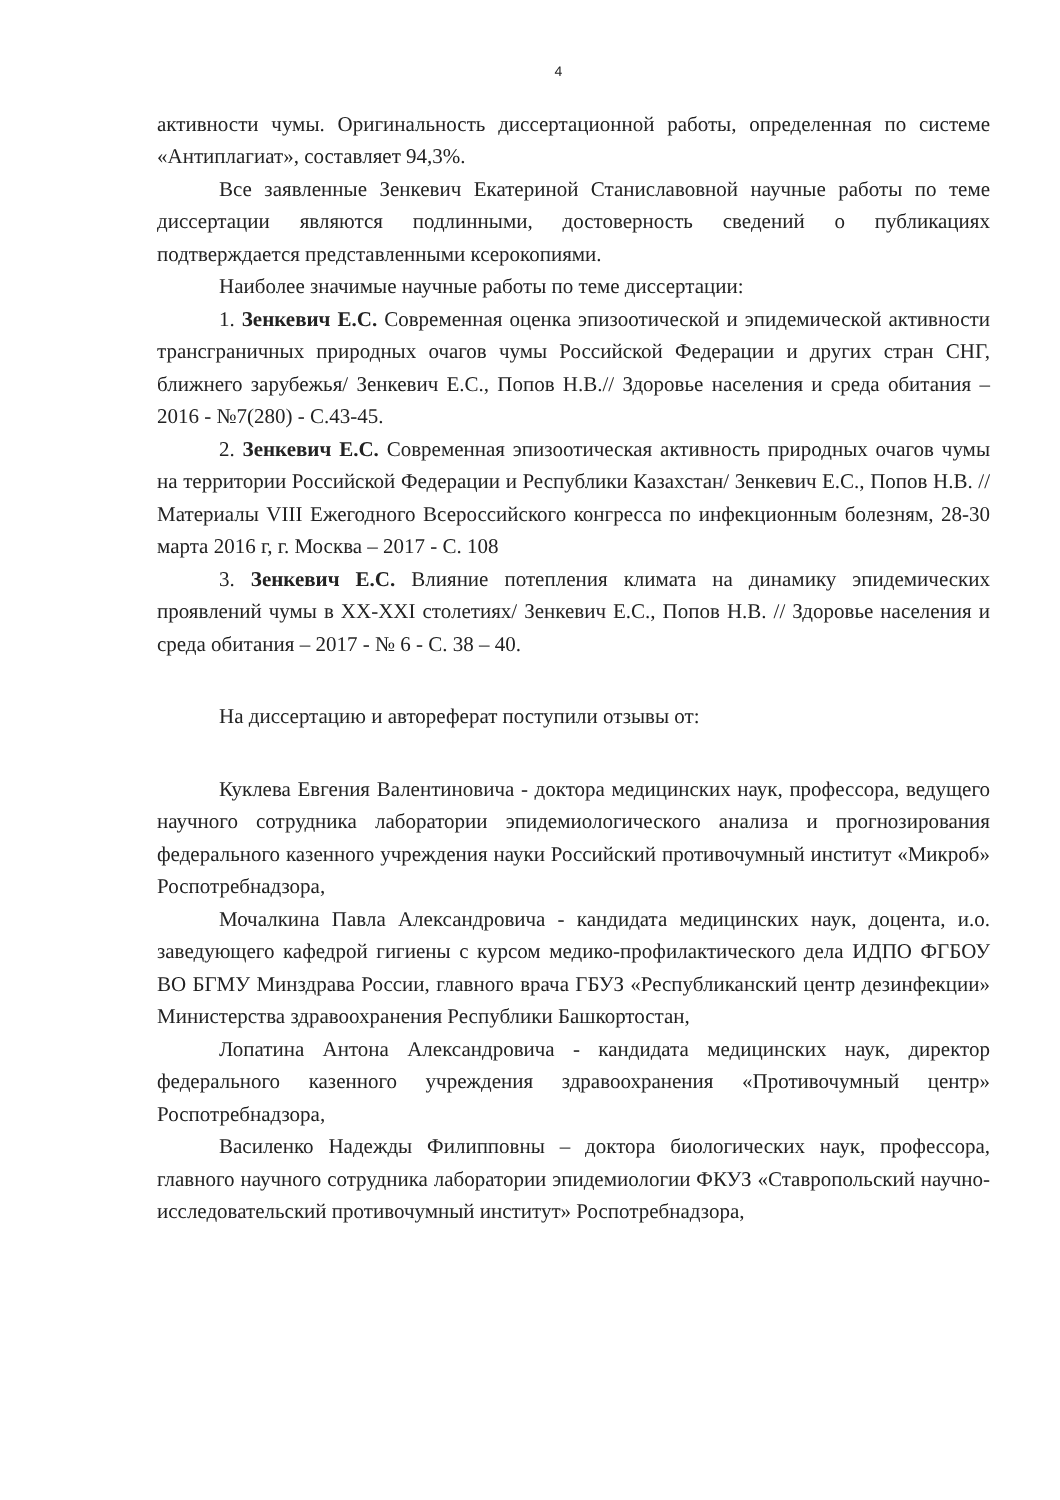4
активности чумы. Оригинальность диссертационной работы, определенная по системе «Антиплагиат», составляет 94,3%.
Все заявленные Зенкевич Екатериной Станиславовной научные работы по теме диссертации являются подлинными, достоверность сведений о публикациях подтверждается представленными ксерокопиями.
Наиболее значимые научные работы по теме диссертации:
1. Зенкевич Е.С. Современная оценка эпизоотической и эпидемической активности трансграничных природных очагов чумы Российской Федерации и других стран СНГ, ближнего зарубежья/ Зенкевич Е.С., Попов Н.В.// Здоровье населения и среда обитания – 2016 - №7(280) - С.43-45.
2. Зенкевич Е.С. Современная эпизоотическая активность природных очагов чумы на территории Российской Федерации и Республики Казахстан/ Зенкевич Е.С., Попов Н.В. // Материалы VIII Ежегодного Всероссийского конгресса по инфекционным болезням, 28-30 марта 2016 г, г. Москва – 2017 - С. 108
3. Зенкевич Е.С. Влияние потепления климата на динамику эпидемических проявлений чумы в XX-XXI столетиях/ Зенкевич Е.С., Попов Н.В. // Здоровье населения и среда обитания – 2017 - № 6 - С. 38 – 40.
На диссертацию и автореферат поступили отзывы от:
Куклева Евгения Валентиновича - доктора медицинских наук, профессора, ведущего научного сотрудника лаборатории эпидемиологического анализа и прогнозирования федерального казенного учреждения науки Российский противочумный институт «Микроб» Роспотребнадзора,
Мочалкина Павла Александровича - кандидата медицинских наук, доцента, и.о. заведующего кафедрой гигиены с курсом медико-профилактического дела ИДПО ФГБОУ ВО БГМУ Минздрава России, главного врача ГБУЗ «Республиканский центр дезинфекции» Министерства здравоохранения Республики Башкортостан,
Лопатина Антона Александровича - кандидата медицинских наук, директор федерального казенного учреждения здравоохранения «Противочумный центр» Роспотребнадзора,
Василенко Надежды Филипповны – доктора биологических наук, профессора, главного научного сотрудника лаборатории эпидемиологии ФКУЗ «Ставропольский научно-исследовательский противочумный институт» Роспотребнадзора,